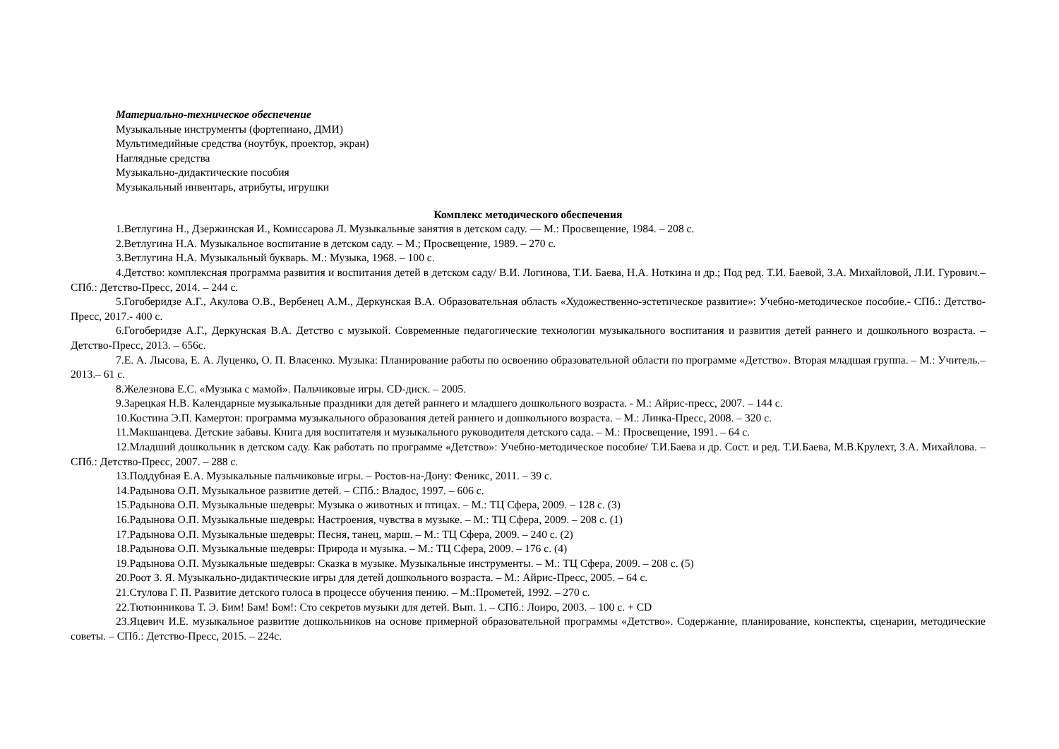Материально-техническое обеспечение
Музыкальные инструменты (фортепиано, ДМИ)
Мультимедийные средства (ноутбук, проектор, экран)
Наглядные средства
Музыкально-дидактические пособия
Музыкальный инвентарь, атрибуты, игрушки
Комплекс методического обеспечения
1.Ветлугина Н., Дзержинская И., Комиссарова Л. Музыкальные занятия в детском саду. — М.: Просвещение, 1984. – 208 с.
2.Ветлугина Н.А. Музыкальное воспитание в детском саду. – М.; Просвещение, 1989. – 270 с.
3.Ветлугина Н.А. Музыкальный букварь. М.: Музыка, 1968. – 100 с.
4.Детство: комплексная программа развития и воспитания детей в детском саду/ В.И. Логинова, Т.И. Баева, Н.А. Ноткина и др.; Под ред. Т.И. Баевой, З.А. Михайловой, Л.И. Гурович.– СПб.: Детство-Пресс, 2014. – 244 с.
5.Гогоберидзе А.Г., Акулова О.В., Вербенец А.М., Деркунская В.А. Образовательная область «Художественно-эстетическое развитие»: Учебно-методическое пособие.- СПб.: Детство-Пресс, 2017.- 400 с.
6.Гогоберидзе А.Г., Деркунская В.А. Детство с музыкой. Современные педагогические технологии музыкального воспитания и развития детей раннего и дошкольного возраста. – Детство-Пресс, 2013. – 656с.
7.Е. А. Лысова, Е. А. Луценко, О. П. Власенко. Музыка: Планирование работы по освоению образовательной области по программе «Детство». Вторая младшая группа. – М.: Учитель.–2013.– 61 с.
8.Железнова Е.С. «Музыка с мамой». Пальчиковые игры. CD-диск. – 2005.
9.Зарецкая Н.В. Календарные музыкальные праздники для детей раннего и младшего дошкольного возраста. - М.: Айрис-пресс, 2007. – 144 с.
10.Костина Э.П. Камертон: программа музыкального образования детей раннего и дошкольного возраста. – М.: Линка-Пресс, 2008. – 320 с.
11.Макшанцева. Детские забавы. Книга для воспитателя и музыкального руководителя детского сада. – М.: Просвещение, 1991. – 64 с.
12.Младший дошкольник в детском саду. Как работать по программе «Детство»: Учебно-методическое пособие/ Т.И.Баева и др. Сост. и ред. Т.И.Баева, М.В.Крулехт, З.А. Михайлова. – СПб.: Детство-Пресс, 2007. – 288 с.
13.Поддубная Е.А. Музыкальные пальчиковые игры. – Ростов-на-Дону: Феникс, 2011. – 39 с.
14.Радынова О.П. Музыкальное развитие детей. – СПб.: Владос, 1997. – 606 с.
15.Радынова О.П. Музыкальные шедевры: Музыка о животных и птицах. – М.: ТЦ Сфера, 2009. – 128 с. (3)
16.Радынова О.П. Музыкальные шедевры: Настроения, чувства в музыке. – М.: ТЦ Сфера, 2009. – 208 с. (1)
17.Радынова О.П. Музыкальные шедевры: Песня, танец, марш. – М.: ТЦ Сфера, 2009. – 240 с. (2)
18.Радынова О.П. Музыкальные шедевры: Природа и музыка. – М.: ТЦ Сфера, 2009. – 176 с. (4)
19.Радынова О.П. Музыкальные шедевры: Сказка в музыке. Музыкальные инструменты. – М.: ТЦ Сфера, 2009. – 208 с. (5)
20.Роот З. Я. Музыкально-дидактические игры для детей дошкольного возраста. – М.: Айрис-Пресс, 2005. – 64 с.
21.Стулова Г. П. Развитие детского голоса в процессе обучения пению. – М.:Прометей, 1992. – 270 с.
22.Тютюнникова Т. Э. Бим! Бам! Бом!: Сто секретов музыки для детей. Вып. 1. – СПб.: Лоиро, 2003. – 100 с. + CD
23.Яцевич И.Е. музыкальное развитие дошкольников на основе примерной образовательной программы «Детство». Содержание, планирование, конспекты, сценарии, методические советы. – СПб.: Детство-Пресс, 2015. – 224с.